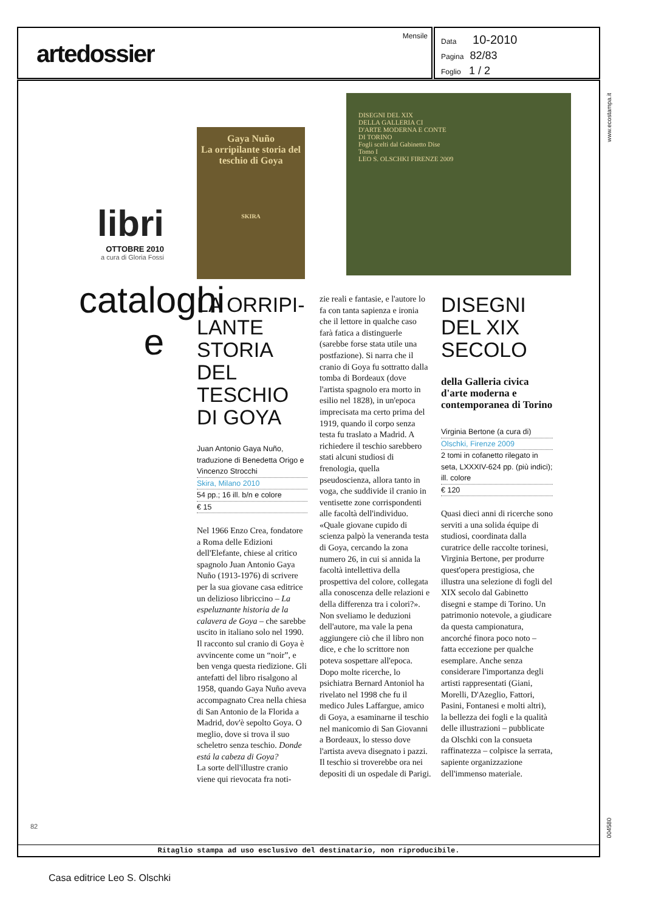artedossier
Mensile
Data 10-2010
Pagina 82/83
Foglio 1 / 2
libri
OTTOBRE 2010
a cura di Gloria Fossi
cataloghi e
Gaya Nuño
La orripilante storia del teschio di Goya
SKIRA
DISEGNI DEL XIX
DELLA GALLERIA CI
D'ARTE MODERNA E CONTE
DI TORINO
Fogli scelti dal Gabinetto Dise
Tomo I
LEO S. OLSCHKI FIRENZE 2009
LA ORRIPI-
LANTE STORIA DEL TESCHIO DI GOYA
Juan Antonio Gaya Nuño, traduzione di Benedetta Origo e Vincenzo Strocchi
Skira, Milano 2010
54 pp.; 16 ill. b/n e colore
€ 15
Nel 1966 Enzo Crea, fondatore a Roma delle Edizioni dell'Elefante, chiese al critico spagnolo Juan Antonio Gaya Nuño (1913-1976) di scrivere per la sua giovane casa editrice un delizioso libriccino – La espeluznante historia de la calavera de Goya – che sarebbe uscito in italiano solo nel 1990. Il racconto sul cranio di Goya è avvincente come un “noir”, e ben venga questa riedizione. Gli antefatti del libro risalgono al 1958, quando Gaya Nuño aveva accompagnato Crea nella chiesa di San Antonio de la Florida a Madrid, dov'è sepolto Goya. O meglio, dove si trova il suo scheletro senza teschio. Donde está la cabeza di Goya?
La sorte dell'illustre cranio viene qui rievocata fra noti-
zie reali e fantasie, e l'autore lo fa con tanta sapienza e ironia che il lettore in qualche caso farà fatica a distinguerle (sarebbe forse stata utile una postfazione). Si narra che il cranio di Goya fu sottratto dalla tomba di Bordeaux (dove l'artista spagnolo era morto in esilio nel 1828), in un'epoca imprecisata ma certo prima del 1919, quando il corpo senza testa fu traslato a Madrid. A richiedere il teschio sarebbero stati alcuni studiosi di frenologia, quella pseudoscienza, allora tanto in voga, che suddivide il cranio in ventisette zone corrispondenti alle facoltà dell'individuo. «Quale giovane cupido di scienza palpò la veneranda testa di Goya, cercando la zona numero 26, in cui si annida la facoltà intellettiva della prospettiva del colore, collegata alla conoscenza delle relazioni e della differenza tra i colori?». Non sveliamo le deduzioni dell'autore, ma vale la pena aggiungere ciò che il libro non dice, e che lo scrittore non poteva sospettare all'epoca. Dopo molte ricerche, lo psichiatra Bernard Antoniol ha rivelato nel 1998 che fu il medico Jules Laffargue, amico di Goya, a esaminarne il teschio nel manicomio di San Giovanni a Bordeaux, lo stesso dove l'artista aveva disegnato i pazzi. Il teschio si troverebbe ora nei depositi di un ospedale di Parigi.
DISEGNI DEL XIX SECOLO
della Galleria civica d'arte moderna e contemporanea di Torino
Virginia Bertone (a cura di)
Olschki, Firenze 2009
2 tomi in cofanetto rilegato in seta, LXXXIV-624 pp. (più indici); ill. colore
€ 120
Quasi dieci anni di ricerche sono serviti a una solida équipe di studiosi, coordinata dalla curatrice delle raccolte torinesi, Virginia Bertone, per produrre quest'opera prestigiosa, che illustra una selezione di fogli del XIX secolo dal Gabinetto disegni e stampe di Torino. Un patrimonio notevole, a giudicare da questa campionatura, ancorché finora poco noto – fatta eccezione per qualche esemplare. Anche senza considerare l'importanza degli artisti rappresentati (Giani, Morelli, D'Azeglio, Fattori, Pasini, Fontanesi e molti altri), la bellezza dei fogli e la qualità delle illustrazioni – pubblicate da Olschki con la consueta raffinatezza – colpisce la serrata, sapiente organizzazione dell'immenso materiale.
82
www.ecostampa.it
004580
Ritaglio stampa ad uso esclusivo del destinatario, non riproducibile.
Casa editrice Leo S. Olschki